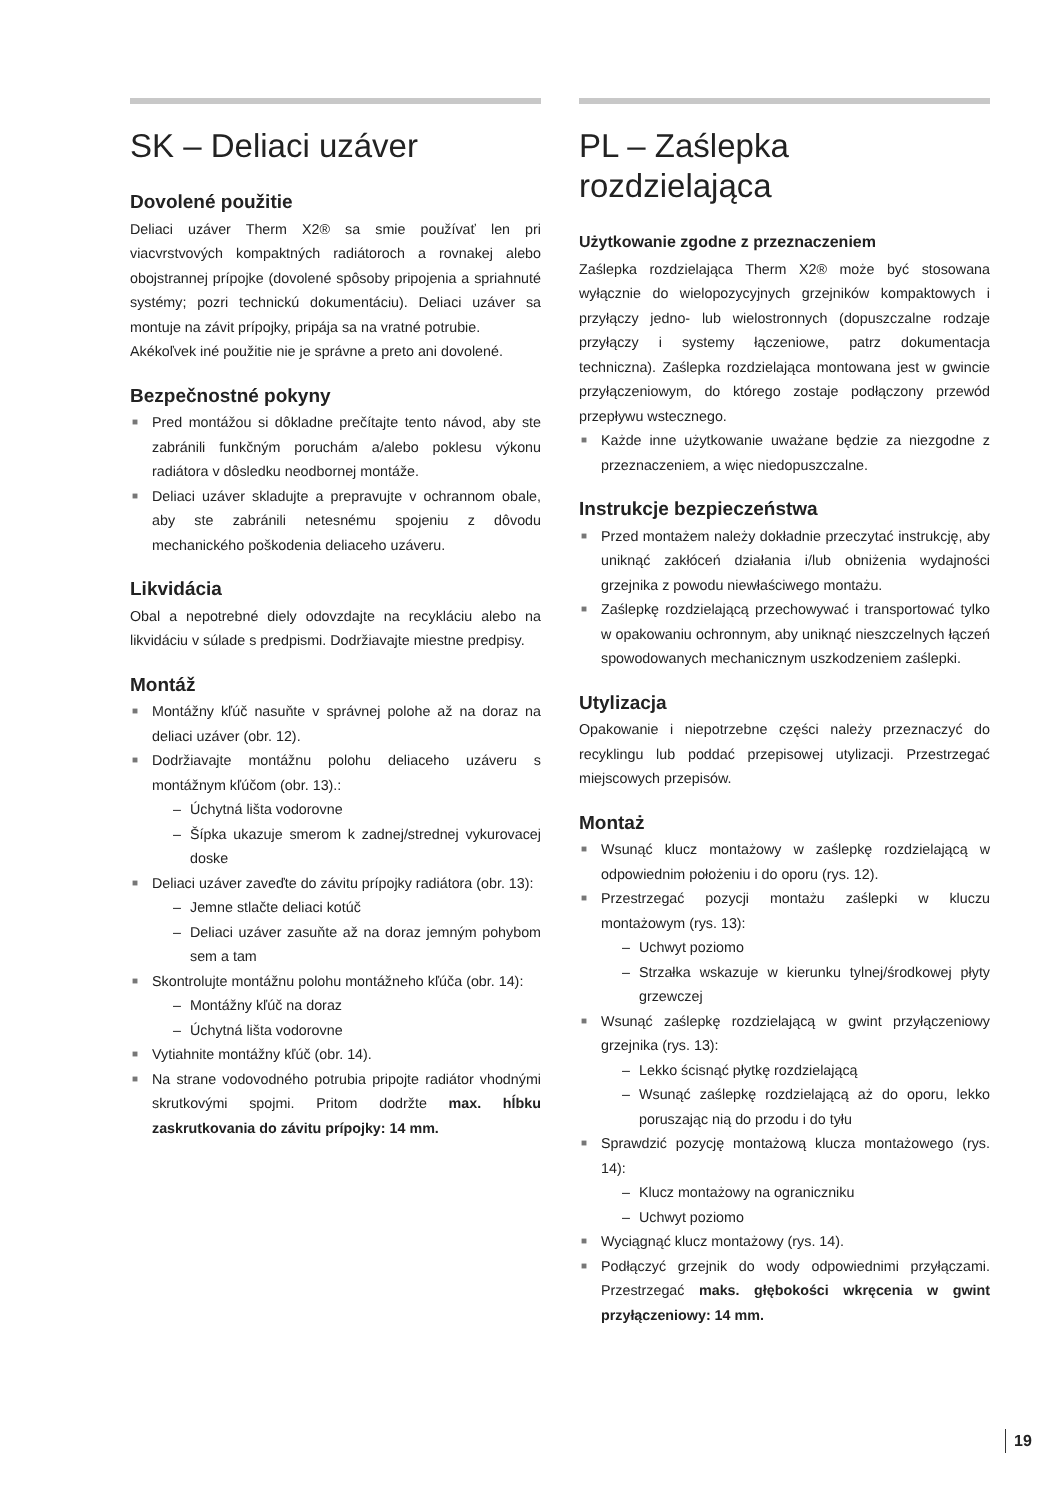SK – Deliaci uzáver
Dovolené použitie
Deliaci uzáver Therm X2® sa smie používať len pri viacvrstvových kompaktných radiátoroch a rovnakej alebo obojstrannej prípojke (dovolené spôsoby pripojenia a spriahnuté systémy; pozri technickú dokumentáciu). Deliaci uzáver sa montuje na závit prípojky, pripája sa na vratné potrubie.
Akékoľvek iné použitie nie je správne a preto ani dovolené.
Bezpečnostné pokyny
■ Pred montážou si dôkladne prečítajte tento návod, aby ste zabránili funkčným poruchám a/alebo poklesu výkonu radiátora v dôsledku neodbornej montáže.
■ Deliaci uzáver skladujte a prepravujte v ochrannom obale, aby ste zabránili netesnému spojeniu z dôvodu mechanického poškodenia deliaceho uzáveru.
Likvidácia
Obal a nepotrebné diely odovzdajte na recykláciu alebo na likvidáciu v súlade s predpismi. Dodržiavajte miestne predpisy.
Montáž
■ Montážny kľúč nasuňte v správnej polohe až na doraz na deliaci uzáver (obr. 12).
■ Dodržiavajte montážnu polohu deliaceho uzáveru s montážnym kľúčom (obr. 13).:
– Úchytná lišta vodorovne
– Šípka ukazuje smerom k zadnej/strednej vykurovacej doske
■ Deliaci uzáver zaveďte do závitu prípojky radiátora (obr. 13):
– Jemne stlačte deliaci kotúč
– Deliaci uzáver zasuňte až na doraz jemným pohybom sem a tam
■ Skontrolujte montážnu polohu montážneho kľúča (obr. 14):
– Montážny kľúč na doraz
– Úchytná lišta vodorovne
■ Vytiahnite montážny kľúč (obr. 14).
■ Na strane vodovodného potrubia pripojte radiátor vhodnými skrutkovými spojmi. Pritom dodržte max. hĺbku zaskrutkovania do závitu prípojky: 14 mm.
PL – Zaślepka rozdzielająca
Użytkowanie zgodne z przeznaczeniem
Zaślepka rozdzielająca Therm X2® może być stosowana wyłącznie do wielopozycyjnych grzejników kompaktowych i przyłączy jedno- lub wielostronnych (dopuszczalne rodzaje przyłączy i systemy łączeniowe, patrz dokumentacja techniczna). Zaślepka rozdzielająca montowana jest w gwincie przyłączeniowym, do którego zostaje podłączony przewód przepływu wstecznego.
■ Każde inne użytkowanie uważane będzie za niezgodne z przeznaczeniem, a więc niedopuszczalne.
Instrukcje bezpieczeństwa
■ Przed montażem należy dokładnie przeczytać instrukcję, aby uniknąć zakłóceń działania i/lub obniżenia wydajności grzejnika z powodu niewłaściwego montażu.
■ Zaślepkę rozdzielającą przechowywać i transportować tylko w opakowaniu ochronnym, aby uniknąć nieszczelnych łączeń spowodowanych mechanicznym uszkodzeniem zaślepki.
Utylizacja
Opakowanie i niepotrzebne części należy przeznaczyć do recyklingu lub poddać przepisowej utylizacji. Przestrzegać miejscowych przepisów.
Montaż
■ Wsunąć klucz montażowy w zaślepkę rozdzielającą w odpowiednim położeniu i do oporu (rys. 12).
■ Przestrzegać pozycji montażu zaślepki w kluczu montażowym (rys. 13):
– Uchwyt poziomo
– Strzałka wskazuje w kierunku tylnej/środkowej płyty grzewczej
■ Wsunąć zaślepkę rozdzielającą w gwint przyłączeniowy grzejnika (rys. 13):
– Lekko ścisnąć płytkę rozdzielającą
– Wsunąć zaślepkę rozdzielającą aż do oporu, lekko poruszając nią do przodu i do tyłu
■ Sprawdzić pozycję montażową klucza montażowego (rys. 14):
– Klucz montażowy na ograniczniku
– Uchwyt poziomo
■ Wyciągnąć klucz montażowy (rys. 14).
■ Podłączyć grzejnik do wody odpowiednimi przyłączami. Przestrzegać maks. głębokości wkręcenia w gwint przyłączeniowy: 14 mm.
19